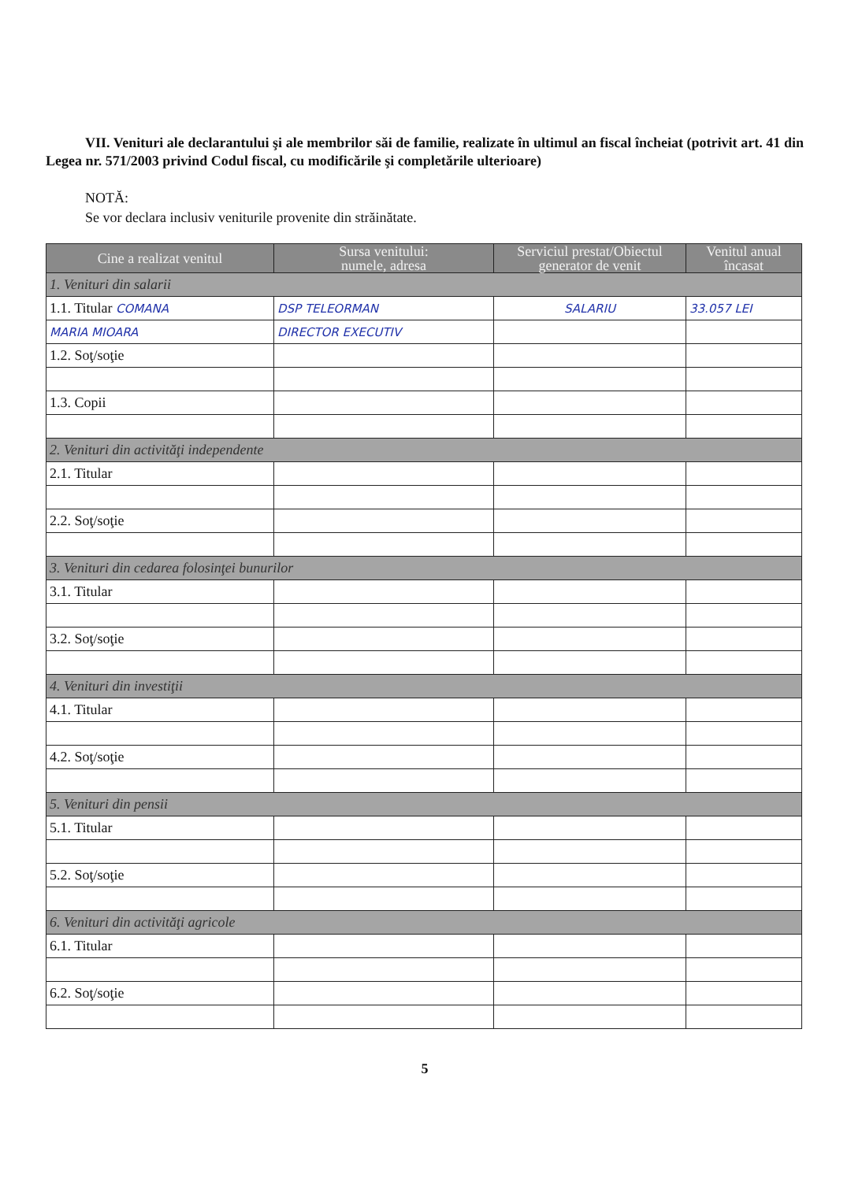VII. Venituri ale declarantului şi ale membrilor săi de familie, realizate în ultimul an fiscal încheiat (potrivit art. 41 din Legea nr. 571/2003 privind Codul fiscal, cu modificările şi completările ulterioare)
NOTĂ:
Se vor declara inclusiv veniturile provenite din străinătate.
| Cine a realizat venitul | Sursa venitului: numele, adresa | Serviciul prestat/Obiectul generator de venit | Venitul anual încasat |
| --- | --- | --- | --- |
| 1. Venituri din salarii | | | |
| 1.1. Titular COMANA | DSP TELEORMAN | SALARIU | 33.057 LEI |
| MARIA MIOARA | DIRECTOR EXECUTIV | | |
| 1.2. Soţ/soţie | | | |
| 1.3. Copii | | | |
| 2. Venituri din activităţi independente | | | |
| 2.1. Titular | | | |
| 2.2. Soţ/soţie | | | |
| 3. Venituri din cedarea folosinţei bunurilor | | | |
| 3.1. Titular | | | |
| 3.2. Soţ/soţie | | | |
| 4. Venituri din investiţii | | | |
| 4.1. Titular | | | |
| 4.2. Soţ/soţie | | | |
| 5. Venituri din pensii | | | |
| 5.1. Titular | | | |
| 5.2. Soţ/soţie | | | |
| 6. Venituri din activităţi agricole | | | |
| 6.1. Titular | | | |
| 6.2. Soţ/soţie | | | |
5